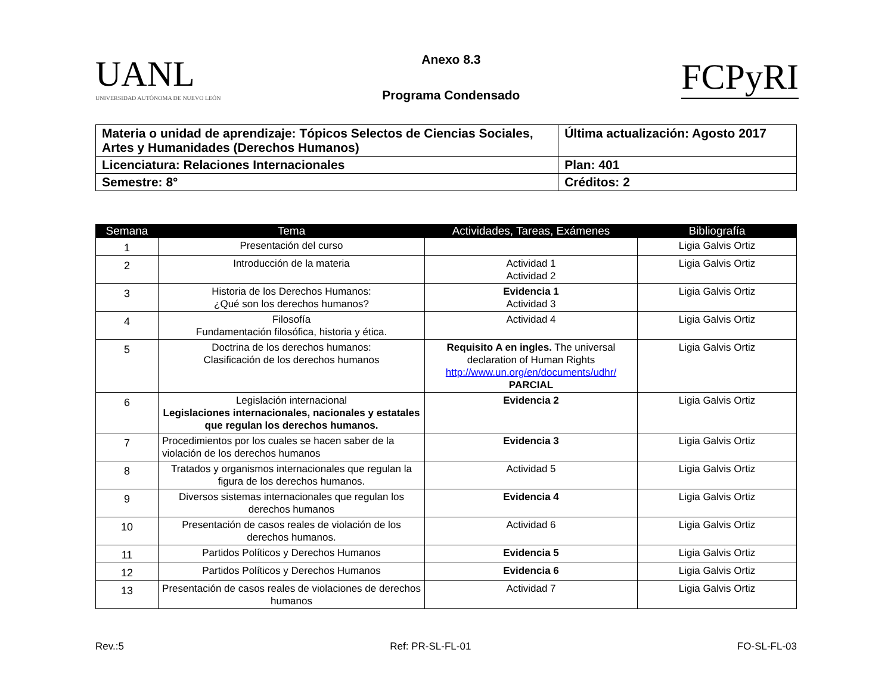UANL
UNIVERSIDAD AUTÓNOMA DE NUEVO LEÓN
Anexo 8.3
Programa Condensado
FCPyRI
| Materia o unidad de aprendizaje: Tópicos Selectos de Ciencias Sociales, Artes y Humanidades (Derechos Humanos) | Última actualización: Agosto 2017 |
| Licenciatura: Relaciones Internacionales | Plan: 401 |
| Semestre: 8° | Créditos: 2 |
| Semana | Tema | Actividades, Tareas, Exámenes | Bibliografía |
| --- | --- | --- | --- |
| 1 | Presentación del curso | | Ligia Galvis Ortiz |
| 2 | Introducción de la materia | Actividad 1 Actividad 2 | Ligia Galvis Ortiz |
| 3 | Historia de los Derechos Humanos: ¿Qué son los derechos humanos? | Evidencia 1 Actividad 3 | Ligia Galvis Ortiz |
| 4 | Filosofía Fundamentación filosófica, historia y ética. | Actividad 4 | Ligia Galvis Ortiz |
| 5 | Doctrina de los derechos humanos: Clasificación de los derechos humanos | Requisito A en ingles. The universal declaration of Human Rights http://www.un.org/en/documents/udhr/ PARCIAL | Ligia Galvis Ortiz |
| 6 | Legislación internacional Legislaciones internacionales, nacionales y estatales que regulan los derechos humanos. | Evidencia 2 | Ligia Galvis Ortiz |
| 7 | Procedimientos por los cuales se hacen saber de la violación de los derechos humanos | Evidencia 3 | Ligia Galvis Ortiz |
| 8 | Tratados y organismos internacionales que regulan la figura de los derechos humanos. | Actividad 5 | Ligia Galvis Ortiz |
| 9 | Diversos sistemas internacionales que regulan los derechos humanos | Evidencia 4 | Ligia Galvis Ortiz |
| 10 | Presentación de casos reales de violación de los derechos humanos. | Actividad 6 | Ligia Galvis Ortiz |
| 11 | Partidos Políticos y Derechos Humanos | Evidencia 5 | Ligia Galvis Ortiz |
| 12 | Partidos Políticos y Derechos Humanos | Evidencia 6 | Ligia Galvis Ortiz |
| 13 | Presentación de casos reales de violaciones de derechos humanos | Actividad 7 | Ligia Galvis Ortiz |
Rev.:5 Ref: PR-SL-FL-01 FO-SL-FL-03